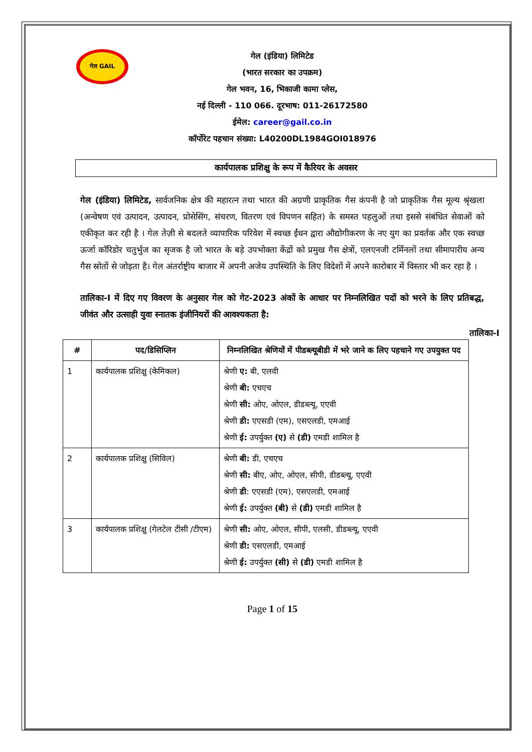गेल GAIL
गेल (इंडिया) लिमिटेड
(भारत सरकार का उपक्रम)
गेल भवन, 16, भिकाजी कामा प्लेस,
नई दिल्ली - 110 066. दूरभाष: 011-26172580
ईमेल: career@gail.co.in
कॉर्पोरेट पहचान संख्या: L40200DL1984GOI018976
कार्यपालक प्रशिक्षु के रूप में कैरियर के अवसर
गेल (इंडिया) लिमिटेड, सार्वजनिक क्षेत्र की महारत्न तथा भारत की अग्रणी प्राकृतिक गैस कंपनी है जो प्राकृतिक गैस मूल्य श्रृंखला (अन्वेषण एवं उत्पादन, उत्पादन, प्रोसेसिंग, संचरण, वितरण एवं विपणन सहित) के समस्त पहलुओं तथा इससे संबंधित सेवाओं को एकीकृत कर रही है । गेल तेज़ी से बदलते व्यापारिक परिवेश में स्वच्छ ईंधन द्वारा औद्योगीकरण के नए युग का प्रवर्तक और एक स्वच्छ ऊर्जा कॉरिडोर चतुर्भुज का सृजक है जो भारत के बड़े उपभोक्ता केंद्रों को प्रमुख गैस क्षेत्रों, एलएनजी टर्मिनलों तथा सीमापारीय अन्य गैस स्रोतों से जोड़ता है। गेल अंतर्राष्ट्रीय बाजार में अपनी अजेय उपस्थिति के लिए विदेशों में अपने कारोबार में विस्तार भी कर रहा है ।
तालिका-I में दिए गए विवरण के अनुसार गेल को गेट-2023 अंकों के आधार पर निम्नलिखित पदों को भरने के लिए प्रतिबद्ध, जीवंत और उत्साही युवा स्नातक इंजीनियरों की आवश्यकता है:
तालिका-I
| # | पद/डिसिप्लिन | निम्नलिखित श्रेणियों में पीडब्ल्यूबीडी में भरे जाने क लिए पहचाने गए उपयुक्त पद |
| --- | --- | --- |
| 1 | कार्यपालक प्रशिक्षु (केमिकल) | श्रेणी ए: बी, एलवी श्रेणी बी: एचएच श्रेणी सी: ओए, ओएल, डीडब्ल्यू, एएवी श्रेणी डी: एएसडी (एम), एसएलडी, एमआई श्रेणी ई: उपर्युक्त (ए) से (डी) एमडी शामिल है |
| 2 | कार्यपालक प्रशिक्षु (सिविल) | श्रेणी बी: डी, एचएच श्रेणी सी: बीए, ओए, ओएल, सीपी, डीडब्ल्यू, एएवी श्रेणी डी : एएसडी (एम), एसएलडी, एमआई श्रेणी ई: उपर्युक्त (बी) से (डी) एमडी शामिल है |
| 3 | कार्यपालक प्रशिक्षु (गेलटेल टीसी /टीएम) | श्रेणी सी: ओए, ओएल, सीपी, एलसी, डीडब्ल्यू, एएवी श्रेणी डी: एसएलडी, एमआई श्रेणी ई: उपर्युक्त (सी) से (डी) एमडी शामिल है |
Page 1 of 15